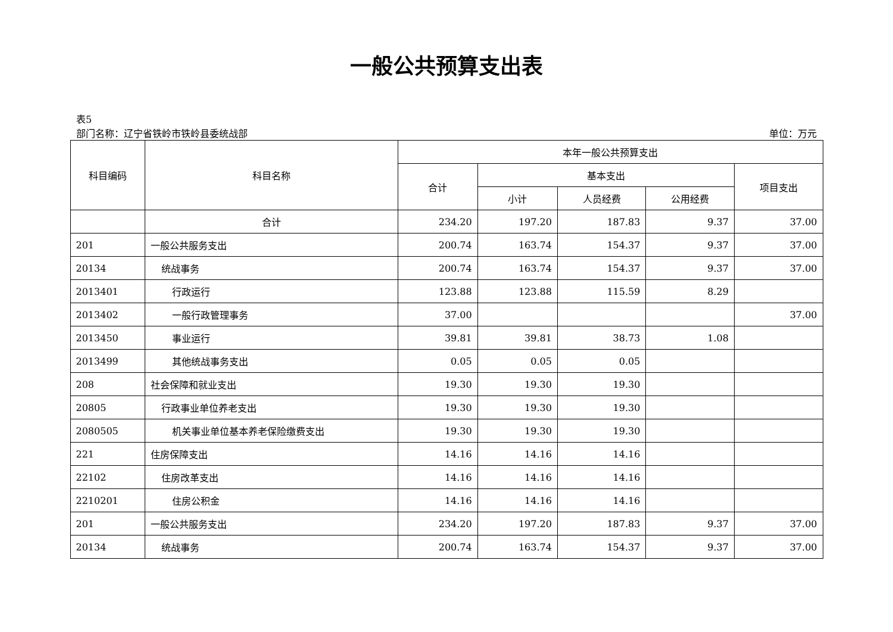一般公共预算支出表
表5
部门名称：辽宁省铁岭市铁岭县委统战部 单位：万元
| 科目编码 | 科目名称 | 本年一般公共预算支出 | | | | |
| --- | --- | --- | --- | --- | --- | --- |
| | | 合计 | 基本支出 | | | 项目支出 |
| | | | 小计 | 人员经费 | 公用经费 | |
| | 合计 | 234.20 | 197.20 | 187.83 | 9.37 | 37.00 |
| 201 | 一般公共服务支出 | 200.74 | 163.74 | 154.37 | 9.37 | 37.00 |
| 20134 | 统战事务 | 200.74 | 163.74 | 154.37 | 9.37 | 37.00 |
| 2013401 | 行政运行 | 123.88 | 123.88 | 115.59 | 8.29 | |
| 2013402 | 一般行政管理事务 | 37.00 | | | | 37.00 |
| 2013450 | 事业运行 | 39.81 | 39.81 | 38.73 | 1.08 | |
| 2013499 | 其他统战事务支出 | 0.05 | 0.05 | 0.05 | | |
| 208 | 社会保障和就业支出 | 19.30 | 19.30 | 19.30 | | |
| 20805 | 行政事业单位养老支出 | 19.30 | 19.30 | 19.30 | | |
| 2080505 | 机关事业单位基本养老保险缴费支出 | 19.30 | 19.30 | 19.30 | | |
| 221 | 住房保障支出 | 14.16 | 14.16 | 14.16 | | |
| 22102 | 住房改革支出 | 14.16 | 14.16 | 14.16 | | |
| 2210201 | 住房公积金 | 14.16 | 14.16 | 14.16 | | |
| 201 | 一般公共服务支出 | 234.20 | 197.20 | 187.83 | 9.37 | 37.00 |
| 20134 | 统战事务 | 200.74 | 163.74 | 154.37 | 9.37 | 37.00 |